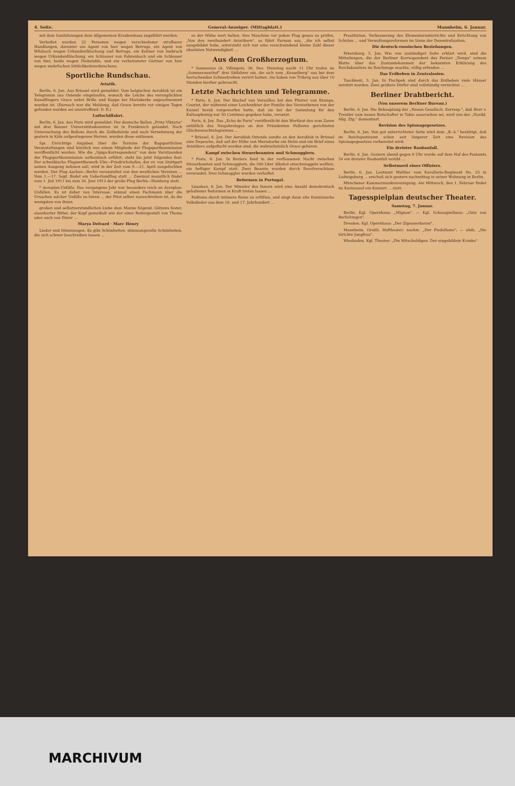4. Seite. General-Anzeiger. (Mittagblatt.) Mannheim, 6. Januar.
mit dem Sanitätswagen dem Allgemeinen Krankenhaus zugeführt werden.
Verhaftet wurden 22 Personen wegen verschiedener strafbarer Handlungen, darunter ein Agent von hier wegen Betrugs, ein Agent von Wilsbach wegen Urkundenfälschung und Betrugs, ein Kellner von Insbruck wegen Urkundenfälschung, ein Schlosser von Fahrenbach und ein Schlosser von hier, beide wegen Diebstahls, und ein verheirateter Gärtner von hier wegen mehrfachen Sittlichkeitsverbrechens.
Sportliche Rundschau.
Aviatik.
Berlin, 6. Jan. Aus Brüssel wird gemeldet: Vom belgischen Aeroklub ist ein Telegramm aus Ostende eingelaufen, wonach die Leiche des verunglückten Kanalfliegers Grace nebst Brille und Kappe bei Mariakerke angeschwemmt worden ist. (Darnach war die Meldung, daß Grace bereits vor einigen Tagen gefunden worden sei unzutreffend. D. R.)
Luftschiffahrt.
Berlin, 6. Jan. Aus Paris wird gemeldet: Der deutsche Ballon „Prinz Viktoria" mit drei Bonner Universitätsdozenten ist in Frankreich gelandet. Nach Untersuchung des Ballons durch die Zollbehörde und nach Vernehmung der gestern in Köln aufgestiegenen Herren, wurden diese entlassen.
Spi. Unrichtige Angaben über die Termine der flugsportlichen Veranstaltungen sind kürzlich von einem Mitgliede der Flugsportkommission veröffentlicht worden. Wie die „Spiga-Korrespondenz" von dem Vorsitzenden der Flugsportkommission authentisch erfährt, steht bis jetzt folgendes fest: Der schwäbische Flugwettbewerb Ulm—Friedrichshafen, der ev. von Stuttgart seinen Ausgang nehmen soll, wird in der Zeit vom 9.—21. April ausgefochten werden. Der Flug Aachen—Berlin veranstaltet von den westlichen Vereinen ... Vom 1.—17. Sept. findet ein Ueberlandflug statt ... Zweimal monatlich findet vom 1. Juli 1911 bis zum 30. Juni 1912 der große Flug Berlin—Hamburg statt.
* Aeroplan-Unfälle. Das vergangene Jahr war besonders reich an Aeroplan-Unfällen. Es ist daher von Interesse, einmal einen Fachmann über die Ursachen solcher Unfälle zu hören ... der Pilot selber zuzuschreiben ist, da die wenigsten von ihnen
großen und selbstverständlichen Liebe dem Manne folgend. Götzens fester, eisenharter Ritter, der Kopf gemeißelt wie der einer Reitergestalt von Thoma oder auch von Dürer ...
Marya Delvard · Marc Henry
Lieder und Stimmungen. Es gibt Schönheiten, stimmungsvolle Schönheiten, die sich schwer beschreiben lassen ...
es der Mühe wert halten, ihre Maschine vor jedem Flug genau zu prüfen. „Von den zweihundert Aviatikern", so führt Farman aus, „die ich selbst ausgebildet habe, unterzieht sich nur eine verschwindend kleine Zahl dieser absoluten Notwendigkeit ...
Aus dem Großherzogtum.
* Sommerau (A. Villingen), 30. Dez. Dienstag nacht 11 Uhr trafen im „Sommerauerhof" drei Skifahrer ein, die sich vom „Kesselberg" aus bei dem herrschenden Schneetreiben verirrt hatten. Sie haben von Triberg aus über 10 Stunden hierher gebraucht.
Letzte Nachrichten und Telegramme.
* Paris, 6. Jan. Der Bischof von Versailles hat den Pfarrer von Etamps, Couriet, der während einer Leichenfeier der Familie des Verstorbenen von der Kanzel herab vorgeworfen hatte, daß sie bei der Sammlung für den Kultuspfennig nur 50 Centimes gegeben habe, versetzt.
Paris, 6. Jan. Das „Echo de Paris" veröffentlicht den Wortlaut des vom Zaren anläßlich des Neujahrstages an den Präsidenten Fallieres gerichteten Glückwunschtelegramms ...
* Brüssel, 6. Jan. Der Aeroklub Ostende sandte an den Aeroklub in Brüssel eine Depesche, daß auf der Höhe von Meriakarke ein Helm und ein Brief eines Aviatikers aufgefischt worden sind, die wahrscheinlich Grace gehören.
Kampf zwischen Steuerbeamten und Schmugglern.
* Paris, 6. Jan. In Beziers fand in der verflossenen Nacht zwischen Steuerbamten und Schmugglern, die 500 Liter Alkohol einschmuggeln wollten, ein heftiger Kampf statt. Zwei Beamte wurden durch Revolverschüsse verwundet. Drei Schmuggler wurden verhaftet.
Reformen in Portugal.
Lissabon, 6. Jan. Der Minister des Innern wird eine Anzahl demokratisch gehaltener Reformen in Kraft treten lassen ...
Podiums durch intimere Reize zu erfüllen, und singt dann alte französische Volkslieder aus dem 16. und 17. Jahrhundert ...
Prostitution, Verbesserung des Elementarunterrichts und Errichtung von Schulen ... und Verwaltungsreformen im Sinne der Dezentralisation.
Die deutsch-russischen Beziehungen.
Petersburg, 5. Jan. Wie von zuständiger Seite erklärt wird, sind die Mitteilungen, die der Berliner Korrespondent des Pariser „Temps" seinem Blatte über das Zustandekommen der bekannten Erklärung des Reichskanzlers im Reichstage machte, völlig erfunden ...
Das Erdbeben in Zentralasien.
Taschkent, 5. Jan. In Pischpek sind durch das Erdbeben viele Häuser zerstört worden. Zwei größere Dörfer sind vollständig vernichtet ...
Berliner Drahtbericht.
(Von unserem Berliner Bureau.)
Berlin, 6. Jan. Die Behauptung der „Neuen Gesellsch. Korresp.", daß Herr v. Treutler zum neuen Botschafter in Tokio ausersehen sei, wird von der „Nordd. Allg. Ztg." dementiert.
Revision des Spionagegesetzes.
Berlin, 6. Jan. Von gut unterrichteter Seite wird dem „B.-A." bestätigt, daß im Reichsjustizamt schon seit längerer Zeit eine Revision des Spionagegesetzes vorbereitet wird.
Ein dreister Raubanfall.
Berlin, 6. Jan. Gestern abend gegen 6 Uhr wurde auf dem Hof des Postamts 54 ein dreister Raubanfall verübt ...
Selbstmord eines Offiziers.
Berlin, 6. Jan. Leutnant Walther vom Kavallerie-Regiment No. 25 in Ludwigsburg ... erschoß sich gestern nachmittag in seiner Wohnung in Berlin.
Münchener Kammermusikvereinigung. Am Mittwoch, den 1. Februar findet im Kasinosaal ein Konzert ... statt.
Tagesspielplan deutscher Theater.
Samstag, 7. Januar.
Berlin. Kgl. Opernhaus: „Mignon". — Kgl. Schauspielhaus: „Götz von Berlichingen".
Dresden. Kgl. Opernhaus: „Der Zigeunerbaron".
Mannheim. Großh. Hoftheater: nachm. „Der Fiedelhans"; — abds. „Die törichte Jungfrau".
Wiesbaden. Kgl. Theater: „Die Mitschuldigen. Der eingebildete Kranke".
MARCHIVUM